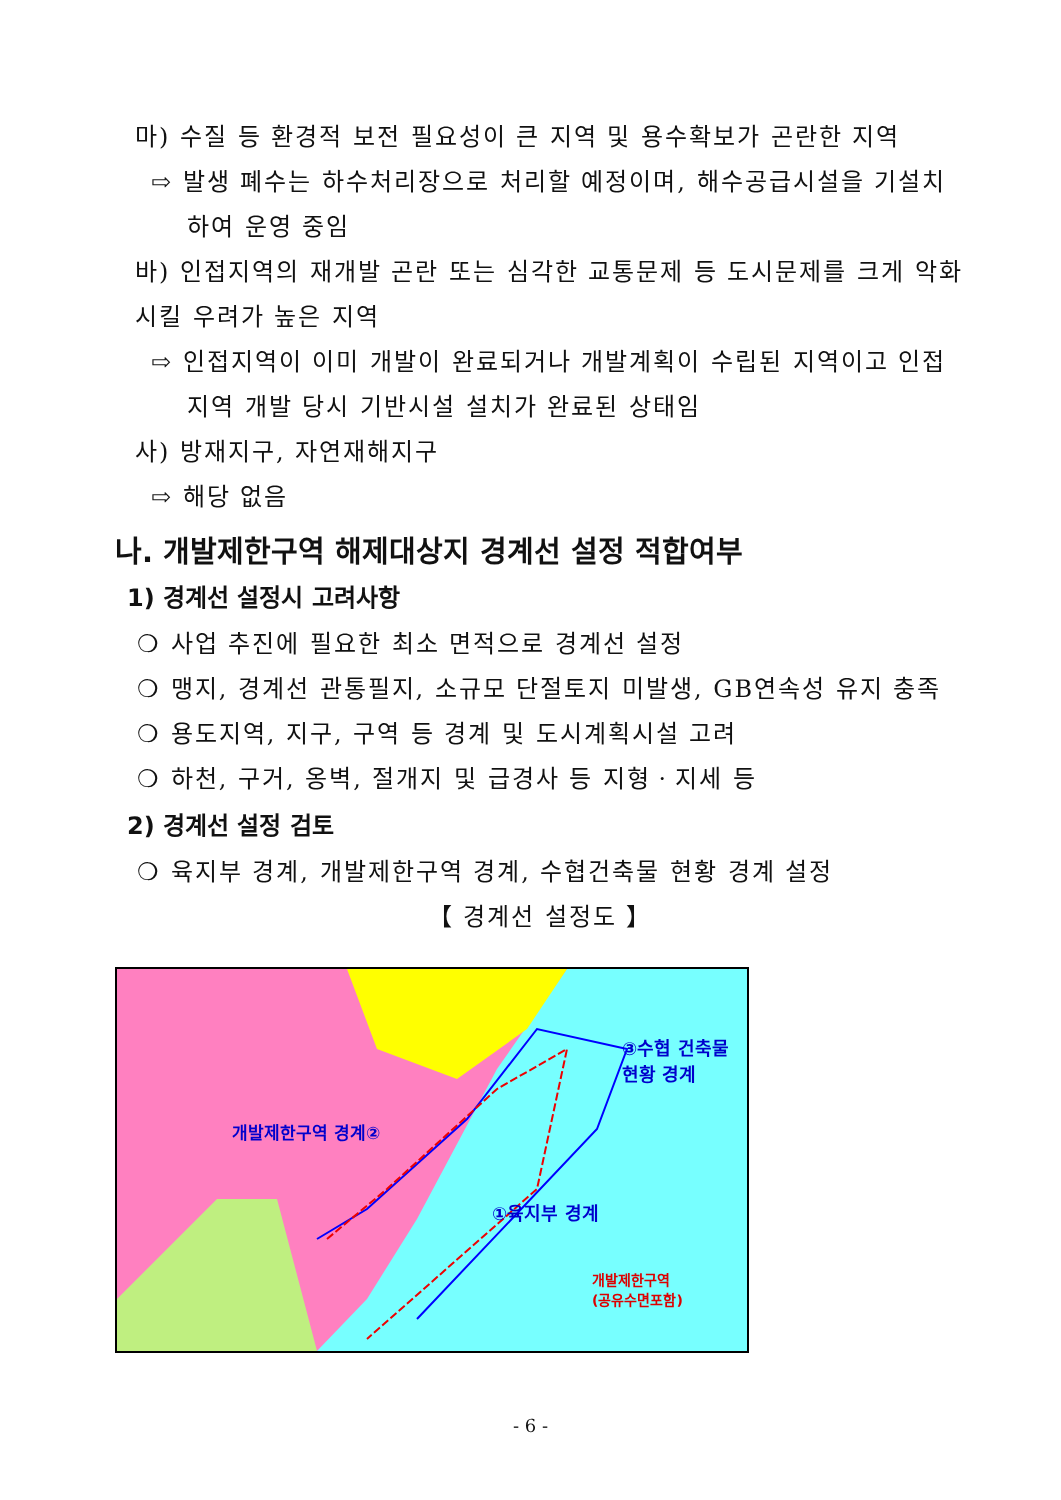마) 수질 등 환경적 보전 필요성이 큰 지역 및 용수확보가 곤란한 지역
⇨ 발생 폐수는 하수처리장으로 처리할 예정이며, 해수공급시설을 기설치하여 운영 중임
바) 인접지역의 재개발 곤란 또는 심각한 교통문제 등 도시문제를 크게 악화시킬 우려가 높은 지역
⇨ 인접지역이 이미 개발이 완료되거나 개발계획이 수립된 지역이고 인접지역 개발 당시 기반시설 설치가 완료된 상태임
사) 방재지구, 자연재해지구
⇨ 해당 없음
나. 개발제한구역 해제대상지 경계선 설정 적합여부
1) 경계선 설정시 고려사항
❍ 사업 추진에 필요한 최소 면적으로 경계선 설정
❍ 맹지, 경계선 관통필지, 소규모 단절토지 미발생, GB연속성 유지 충족
❍ 용도지역, 지구, 구역 등 경계 및 도시계획시설 고려
❍ 하천, 구거, 옹벽, 절개지 및 급경사 등 지형ㆍ지세 등
2) 경계선 설정 검토
❍ 육지부 경계, 개발제한구역 경계, 수협건축물 현황 경계 설정
【 경계선 설정도 】
개발제한구역 경계②
③수협 건축물
현황 경계
①육지부 경계
개발제한구역
(공유수면포함)
- 6 -